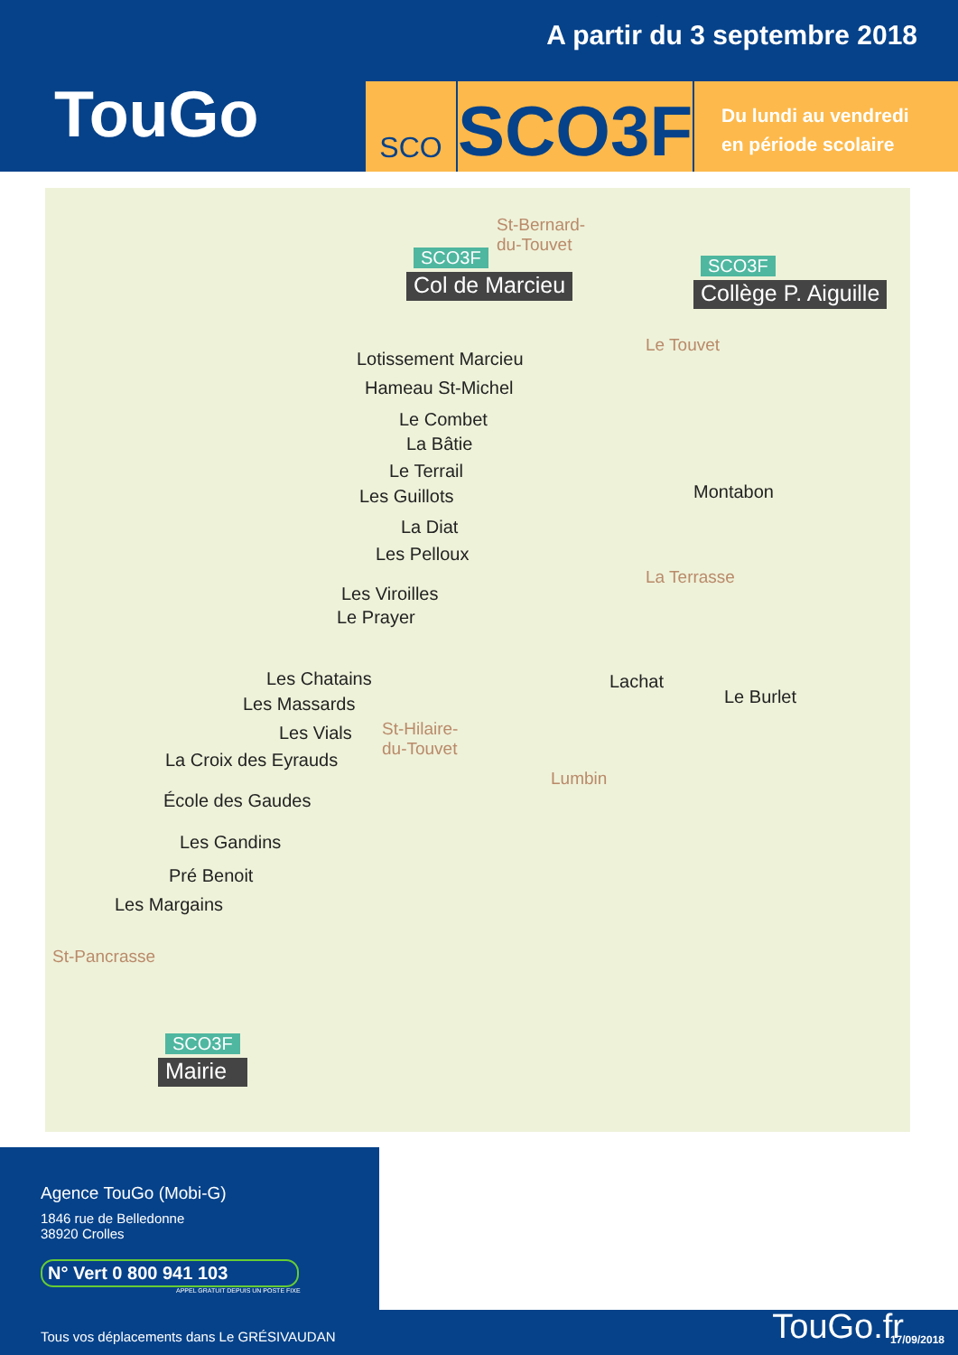A partir du 3 septembre 2018
TouGo
SCO
SCO3F
Du lundi au vendredi
en période scolaire
St-Bernard-
du-Touvet
SCO3F
Col de Marcieu
SCO3F
Collège P. Aiguille
Le Touvet
Lotissement Marcieu
Hameau St-Michel
Le Combet
La Bâtie
Le Terrail
Les Guillots
La Diat
Les Pelloux
Montabon
La Terrasse
Les Viroilles
Le Prayer
Lachat
Le Burlet
Les Chatains
Les Massards
Les Vials
St-Hilaire-
du-Touvet
La Croix des Eyrauds
Lumbin
École des Gaudes
Les Gandins
Pré Benoit
Les Margains
St-Pancrasse
SCO3F
Mairie
Agence TouGo (Mobi-G)
1846 rue de Belledonne
38920 Crolles
N° Vert 0 800 941 103
APPEL GRATUIT DEPUIS UN POSTE FIXE
Tous vos déplacements dans Le GRÉSIVAUDAN
TouGo.fr 17/09/2018